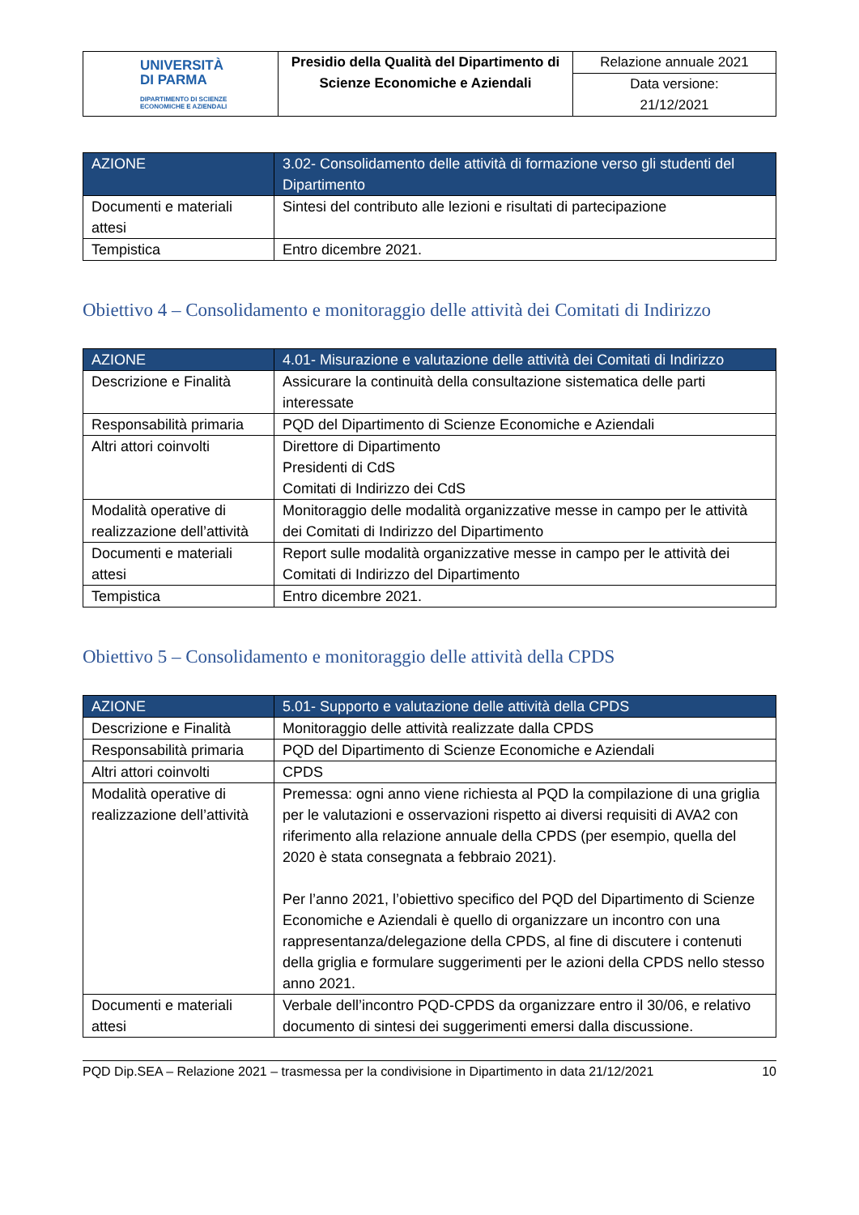| UNIVERSITÀ DI PARMA DIPARTIMENTO DI SCIENZE ECONOMICHE E AZIENDALI | Presidio della Qualità del Dipartimento di Scienze Economiche e Aziendali | Relazione annuale 2021 |
| | | Data versione: 21/12/2021 |
| AZIONE | 3.02- Consolidamento delle attività di formazione verso gli studenti del Dipartimento |
| --- | --- |
| Documenti e materiali attesi | Sintesi del contributo alle lezioni e risultati di partecipazione |
| Tempistica | Entro dicembre 2021. |
Obiettivo 4 – Consolidamento e monitoraggio delle attività dei Comitati di Indirizzo
| AZIONE | 4.01- Misurazione e valutazione delle attività dei Comitati di Indirizzo |
| --- | --- |
| Descrizione e Finalità | Assicurare la continuità della consultazione sistematica delle parti interessate |
| Responsabilità primaria | PQD del Dipartimento di Scienze Economiche e Aziendali |
| Altri attori coinvolti | Direttore di Dipartimento Presidenti di CdS Comitati di Indirizzo dei CdS |
| Modalità operative di realizzazione dell’attività | Monitoraggio delle modalità organizzative messe in campo per le attività dei Comitati di Indirizzo del Dipartimento |
| Documenti e materiali attesi | Report sulle modalità organizzative messe in campo per le attività dei Comitati di Indirizzo del Dipartimento |
| Tempistica | Entro dicembre 2021. |
Obiettivo 5 – Consolidamento e monitoraggio delle attività della CPDS
| AZIONE | 5.01- Supporto e valutazione delle attività della CPDS |
| --- | --- |
| Descrizione e Finalità | Monitoraggio delle attività realizzate dalla CPDS |
| Responsabilità primaria | PQD del Dipartimento di Scienze Economiche e Aziendali |
| Altri attori coinvolti | CPDS |
| Modalità operative di realizzazione dell’attività | Premessa: ogni anno viene richiesta al PQD la compilazione di una griglia per le valutazioni e osservazioni rispetto ai diversi requisiti di AVA2 con riferimento alla relazione annuale della CPDS (per esempio, quella del 2020 è stata consegnata a febbraio 2021). Per l’anno 2021, l’obiettivo specifico del PQD del Dipartimento di Scienze Economiche e Aziendali è quello di organizzare un incontro con una rappresentanza/delegazione della CPDS, al fine di discutere i contenuti della griglia e formulare suggerimenti per le azioni della CPDS nello stesso anno 2021. |
| Documenti e materiali attesi | Verbale dell’incontro PQD-CPDS da organizzare entro il 30/06, e relativo documento di sintesi dei suggerimenti emersi dalla discussione. |
PQD Dip.SEA – Relazione 2021 – trasmessa per la condivisione in Dipartimento in data 21/12/2021 10